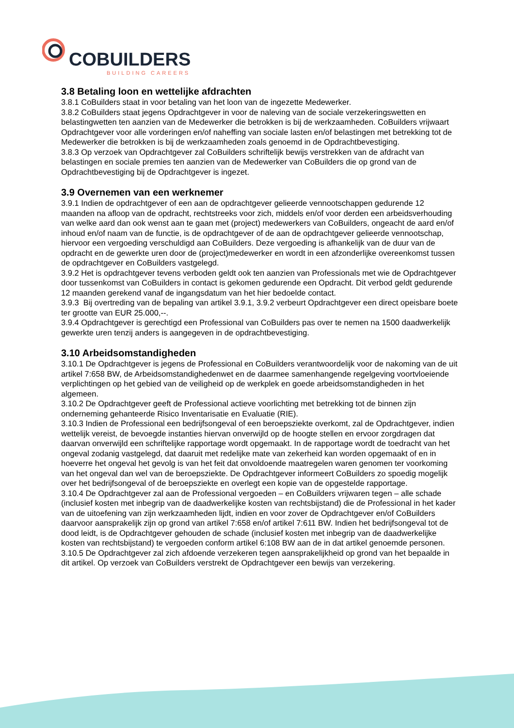COBUILDERS
BUILDING CAREERS
3.8 Betaling loon en wettelijke afdrachten
3.8.1 CoBuilders staat in voor betaling van het loon van de ingezette Medewerker.
3.8.2 CoBuilders staat jegens Opdrachtgever in voor de naleving van de sociale verzekeringswetten en belastingwetten ten aanzien van de Medewerker die betrokken is bij de werkzaamheden. CoBuilders vrijwaart Opdrachtgever voor alle vorderingen en/of naheffing van sociale lasten en/of belastingen met betrekking tot de Medewerker die betrokken is bij de werkzaamheden zoals genoemd in de Opdrachtbevestiging.
3.8.3 Op verzoek van Opdrachtgever zal CoBuilders schriftelijk bewijs verstrekken van de afdracht van belastingen en sociale premies ten aanzien van de Medewerker van CoBuilders die op grond van de Opdrachtbevestiging bij de Opdrachtgever is ingezet.
3.9 Overnemen van een werknemer
3.9.1 Indien de opdrachtgever of een aan de opdrachtgever gelieerde vennootschappen gedurende 12 maanden na afloop van de opdracht, rechtstreeks voor zich, middels en/of voor derden een arbeidsverhouding van welke aard dan ook wenst aan te gaan met (project) medewerkers van CoBuilders, ongeacht de aard en/of inhoud en/of naam van de functie, is de opdrachtgever of de aan de opdrachtgever gelieerde vennootschap, hiervoor een vergoeding verschuldigd aan CoBuilders. Deze vergoeding is afhankelijk van de duur van de opdracht en de gewerkte uren door de (project)medewerker en wordt in een afzonderlijke overeenkomst tussen de opdrachtgever en CoBuilders vastgelegd.
3.9.2 Het is opdrachtgever tevens verboden geldt ook ten aanzien van Professionals met wie de Opdrachtgever door tussenkomst van CoBuilders in contact is gekomen gedurende een Opdracht. Dit verbod geldt gedurende 12 maanden gerekend vanaf de ingangsdatum van het hier bedoelde contact.
3.9.3 Bij overtreding van de bepaling van artikel 3.9.1, 3.9.2 verbeurt Opdrachtgever een direct opeisbare boete ter grootte van EUR 25.000,--.
3.9.4 Opdrachtgever is gerechtigd een Professional van CoBuilders pas over te nemen na 1500 daadwerkelijk gewerkte uren tenzij anders is aangegeven in de opdrachtbevestiging.
3.10 Arbeidsomstandigheden
3.10.1 De Opdrachtgever is jegens de Professional en CoBuilders verantwoordelijk voor de nakoming van de uit artikel 7:658 BW, de Arbeidsomstandighedenwet en de daarmee samenhangende regelgeving voortvloeiende verplichtingen op het gebied van de veiligheid op de werkplek en goede arbeidsomstandigheden in het algemeen.
3.10.2 De Opdrachtgever geeft de Professional actieve voorlichting met betrekking tot de binnen zijn onderneming gehanteerde Risico Inventarisatie en Evaluatie (RIE).
3.10.3 Indien de Professional een bedrijfsongeval of een beroepsziekte overkomt, zal de Opdrachtgever, indien wettelijk vereist, de bevoegde instanties hiervan onverwijld op de hoogte stellen en ervoor zorgdragen dat daarvan onverwijld een schriftelijke rapportage wordt opgemaakt. In de rapportage wordt de toedracht van het ongeval zodanig vastgelegd, dat daaruit met redelijke mate van zekerheid kan worden opgemaakt of en in hoeverre het ongeval het gevolg is van het feit dat onvoldoende maatregelen waren genomen ter voorkoming van het ongeval dan wel van de beroepsziekte. De Opdrachtgever informeert CoBuilders zo spoedig mogelijk over het bedrijfsongeval of de beroepsziekte en overlegt een kopie van de opgestelde rapportage.
3.10.4 De Opdrachtgever zal aan de Professional vergoeden – en CoBuilders vrijwaren tegen – alle schade (inclusief kosten met inbegrip van de daadwerkelijke kosten van rechtsbijstand) die de Professional in het kader van de uitoefening van zijn werkzaamheden lijdt, indien en voor zover de Opdrachtgever en/of CoBuilders daarvoor aansprakelijk zijn op grond van artikel 7:658 en/of artikel 7:611 BW. Indien het bedrijfsongeval tot de dood leidt, is de Opdrachtgever gehouden de schade (inclusief kosten met inbegrip van de daadwerkelijke kosten van rechtsbijstand) te vergoeden conform artikel 6:108 BW aan de in dat artikel genoemde personen.
3.10.5 De Opdrachtgever zal zich afdoende verzekeren tegen aansprakelijkheid op grond van het bepaalde in dit artikel. Op verzoek van CoBuilders verstrekt de Opdrachtgever een bewijs van verzekering.